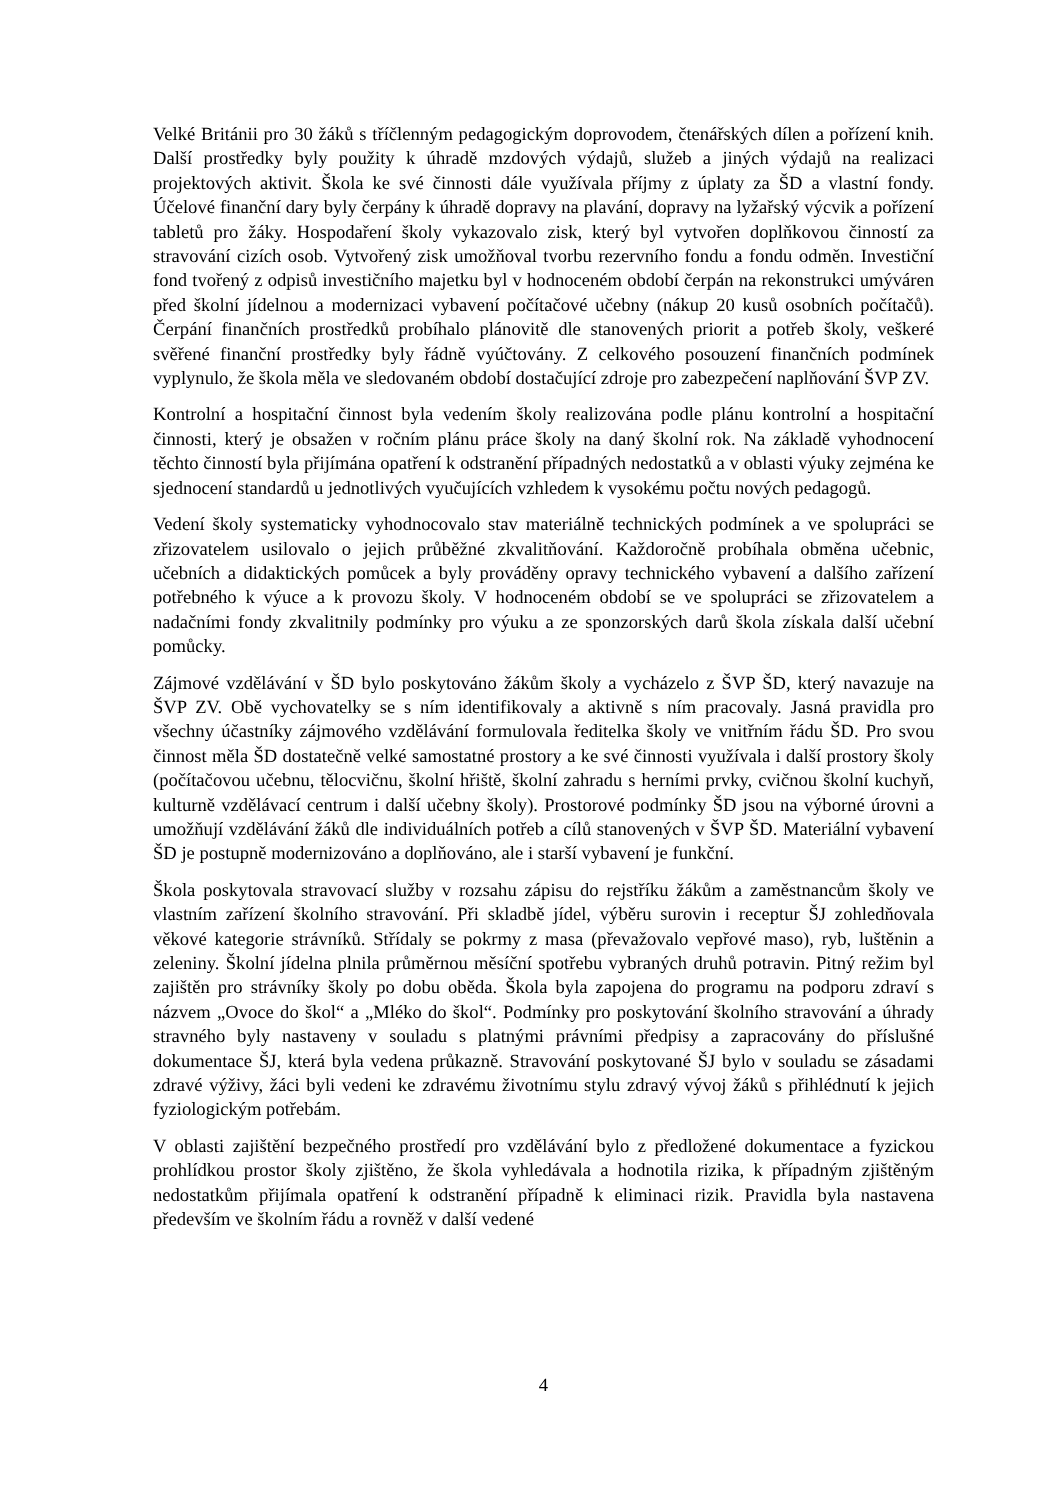Velké Británii pro 30 žáků s tříčlenným pedagogickým doprovodem, čtenářských dílen a pořízení knih. Další prostředky byly použity k úhradě mzdových výdajů, služeb a jiných výdajů na realizaci projektových aktivit. Škola ke své činnosti dále využívala příjmy z úplaty za ŠD a vlastní fondy. Účelové finanční dary byly čerpány k úhradě dopravy na plavání, dopravy na lyžařský výcvik a pořízení tabletů pro žáky. Hospodaření školy vykazovalo zisk, který byl vytvořen doplňkovou činností za stravování cizích osob. Vytvořený zisk umožňoval tvorbu rezervního fondu a fondu odměn. Investiční fond tvořený z odpisů investičního majetku byl v hodnoceném období čerpán na rekonstrukci umýváren před školní jídelnou a modernizaci vybavení počítačové učebny (nákup 20 kusů osobních počítačů). Čerpání finančních prostředků probíhalo plánovitě dle stanovených priorit a potřeb školy, veškeré svěřené finanční prostředky byly řádně vyúčtovány. Z celkového posouzení finančních podmínek vyplynulo, že škola měla ve sledovaném období dostačující zdroje pro zabezpečení naplňování ŠVP ZV.
Kontrolní a hospitační činnost byla vedením školy realizována podle plánu kontrolní a hospitační činnosti, který je obsažen v ročním plánu práce školy na daný školní rok. Na základě vyhodnocení těchto činností byla přijímána opatření k odstranění případných nedostatků a v oblasti výuky zejména ke sjednocení standardů u jednotlivých vyučujících vzhledem k vysokému počtu nových pedagogů.
Vedení školy systematicky vyhodnocovalo stav materiálně technických podmínek a ve spolupráci se zřizovatelem usilovalo o jejich průběžné zkvalitňování. Každoročně probíhala obměna učebnic, učebních a didaktických pomůcek a byly prováděny opravy technického vybavení a dalšího zařízení potřebného k výuce a k provozu školy. V hodnoceném období se ve spolupráci se zřizovatelem a nadačními fondy zkvalitnily podmínky pro výuku a ze sponzorských darů škola získala další učební pomůcky.
Zájmové vzdělávání v ŠD bylo poskytováno žákům školy a vycházelo z ŠVP ŠD, který navazuje na ŠVP ZV. Obě vychovatelky se s ním identifikovaly a aktivně s ním pracovaly. Jasná pravidla pro všechny účastníky zájmového vzdělávání formulovala ředitelka školy ve vnitřním řádu ŠD. Pro svou činnost měla ŠD dostatečně velké samostatné prostory a ke své činnosti využívala i další prostory školy (počítačovou učebnu, tělocvičnu, školní hřiště, školní zahradu s herními prvky, cvičnou školní kuchyň, kulturně vzdělávací centrum i další učebny školy). Prostorové podmínky ŠD jsou na výborné úrovni a umožňují vzdělávání žáků dle individuálních potřeb a cílů stanovených v ŠVP ŠD. Materiální vybavení ŠD je postupně modernizováno a doplňováno, ale i starší vybavení je funkční.
Škola poskytovala stravovací služby v rozsahu zápisu do rejstříku žákům a zaměstnancům školy ve vlastním zařízení školního stravování. Při skladbě jídel, výběru surovin i receptur ŠJ zohledňovala věkové kategorie strávníků. Střídaly se pokrmy z masa (převažovalo vepřové maso), ryb, luštěnin a zeleniny. Školní jídelna plnila průměrnou měsíční spotřebu vybraných druhů potravin. Pitný režim byl zajištěn pro strávníky školy po dobu oběda. Škola byla zapojena do programu na podporu zdraví s názvem „Ovoce do škol“ a „Mléko do škol“. Podmínky pro poskytování školního stravování a úhrady stravného byly nastaveny v souladu s platnými právními předpisy a zapracovány do příslušné dokumentace ŠJ, která byla vedena průkazně. Stravování poskytované ŠJ bylo v souladu se zásadami zdravé výživy, žáci byli vedeni ke zdravému životnímu stylu zdravý vývoj žáků s přihlédnutí k jejich fyziologickým potřebám.
V oblasti zajištění bezpečného prostředí pro vzdělávání bylo z předložené dokumentace a fyzickou prohlídkou prostor školy zjištěno, že škola vyhledávala a hodnotila rizika, k případným zjištěným nedostatkům přijímala opatření k odstranění případně k eliminaci rizik. Pravidla byla nastavena především ve školním řádu a rovněž v další vedené
4